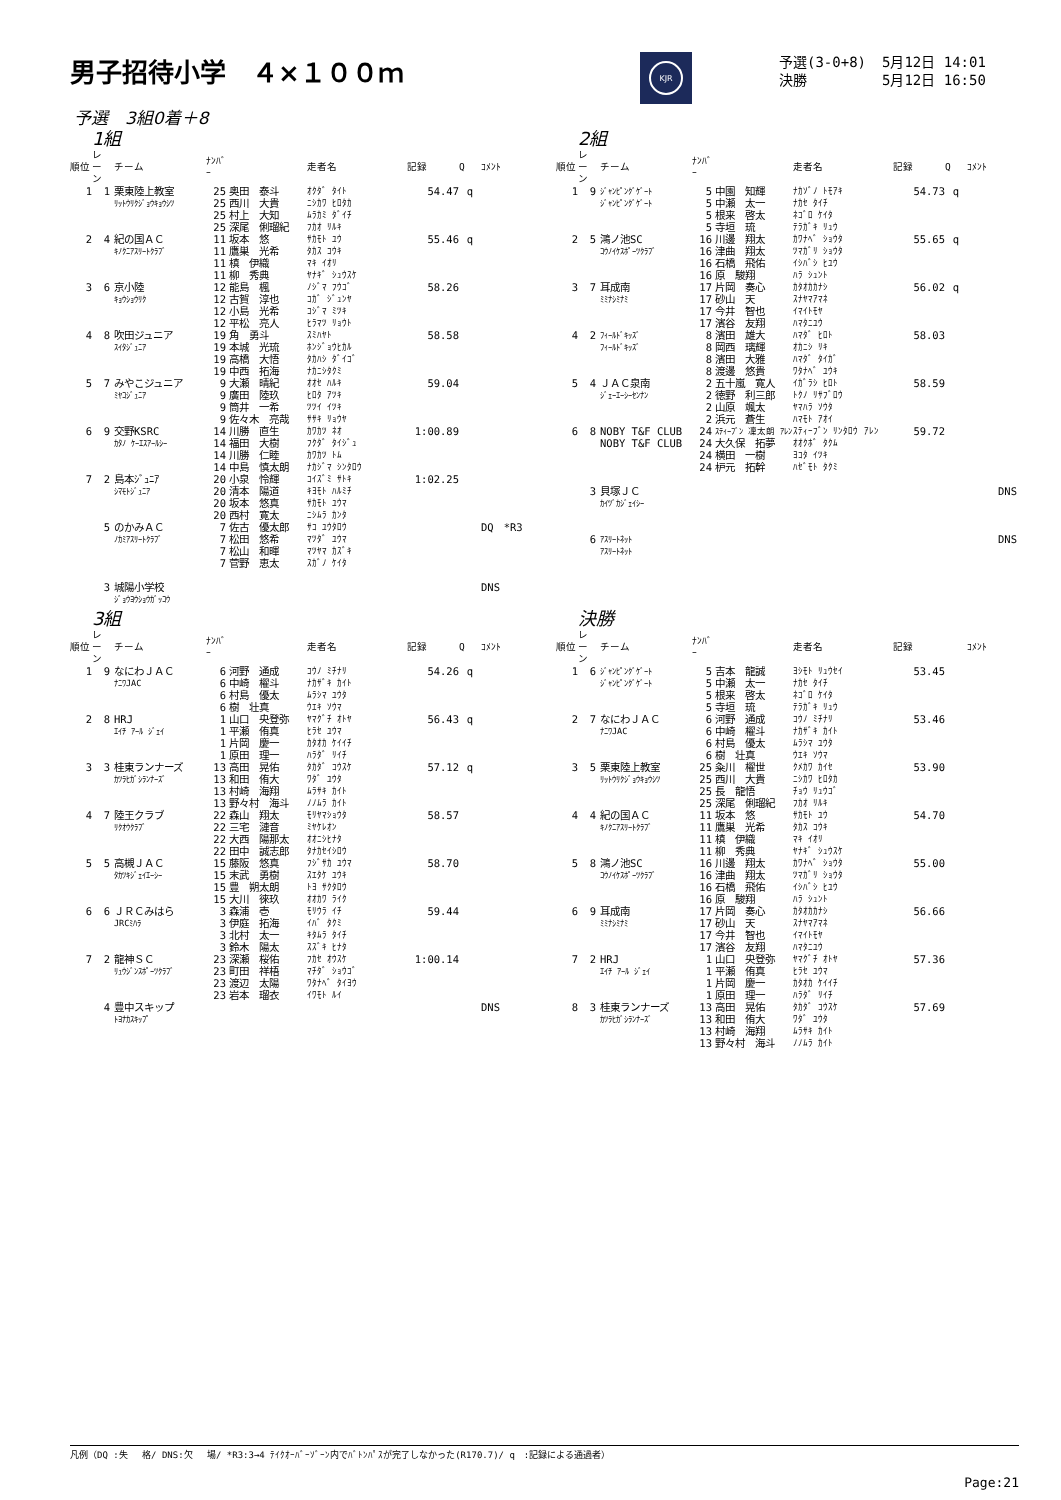男子招待小学　４×１００ｍ
KJR
| 予選(3-0+8) | 5月12日 14:01 |
| 決勝 | 5月12日 16:50 |
予選　3組0着＋8
1組
| 順位 | レーン | チーム | ﾅﾝﾊﾞｰ | | 走者名 | 記録 | Q | ｺﾒﾝﾄ |
| --- | --- | --- | --- | --- | --- | --- | --- | --- |
| 1 | 1 | 栗東陸上教室 | 25 | 奥田 泰斗 | ｵｸﾀﾞ ﾀｲﾄ | 54.47 | q | |
| | | ﾘｯﾄｳﾘｸｼﾞｮｳｷｮｳｼﾂ | 25 | 西川 大貴 | ﾆｼｶﾜ ﾋﾛﾀｶ | | | |
| | | | 25 | 村上 大知 | ﾑﾗｶﾐ ﾀﾞｲﾁ | | | |
| | | | 25 | 深尾 俐瑠紀 | ﾌｶｵ ﾘﾙｷ | | | |
| 2 | 4 | 紀の国ＡＣ | 11 | 坂本 悠 | ｻｶﾓﾄ ﾕｳ | 55.46 | q | |
| | | ｷﾉｸﾆｱｽﾘｰﾄｸﾗﾌﾞ | 11 | 鷹巣 光希 | ﾀｶｽ ｺｳｷ | | | |
| | | | 11 | 槙 伊織 | ﾏｷ ｲｵﾘ | | | |
| | | | 11 | 柳 秀典 | ﾔﾅｷﾞ ｼｭｳｽｹ | | | |
| 3 | 6 | 京小陸 | 12 | 能島 楓 | ﾉｼﾞﾏ ﾌｳｺﾞ | 58.26 | | |
| | | ｷｮｳｼｮｳﾘｸ | 12 | 古賀 淳也 | ｺｶﾞ ｼﾞｭﾝﾔ | | | |
| | | | 12 | 小島 光希 | ｺｼﾞﾏ ﾐﾂｷ | | | |
| | | | 12 | 平松 亮人 | ﾋﾗﾏﾂ ﾘｮｳﾄ | | | |
| 4 | 8 | 吹田ジュニア | 19 | 角 勇斗 | ｽﾐﾊﾔﾄ | 58.58 | | |
| | | ｽｲﾀｼﾞｭﾆｱ | 19 | 本城 光琉 | ﾎﾝｼﾞｮｳﾋｶﾙ | | | |
| | | | 19 | 高橋 大悟 | ﾀｶﾊｼ ﾀﾞｲｺﾞ | | | |
| | | | 19 | 中西 拓海 | ﾅｶﾆｼﾀｸﾐ | | | |
| 5 | 7 | みやこジュニア | 9 | 大瀬 晴紀 | ｵｵｾ ﾊﾙｷ | 59.04 | | |
| | | ﾐﾔｺｼﾞｭﾆｱ | 9 | 廣田 陸玖 | ﾋﾛﾀ ｱﾂｷ | | | |
| | | | 9 | 筒井 一希 | ﾂﾂｲ ｲﾂｷ | | | |
| | | | 9 | 佐々木 亮哉 | ｻｻｷ ﾘｮｳﾔ | | | |
| 6 | 9 | 交野KSRC | 14 | 川勝 直生 | ｶﾜｶﾂ ﾈｵ | 1:00.89 | | |
| | | ｶﾀﾉ ｹｰｴｽｱｰﾙｼｰ | 14 | 福田 大樹 | ﾌｸﾀﾞ ﾀｲｼﾞｭ | | | |
| | | | 14 | 川勝 仁睦 | ｶﾜｶﾂ ﾄﾑ | | | |
| | | | 14 | 中島 慎太朗 | ﾅｶｼﾞﾏ ｼﾝﾀﾛｳ | | | |
| 7 | 2 | 島本ｼﾞｭﾆｱ | 20 | 小泉 怜輝 | ｺｲｽﾞﾐ ｻﾄｷ | 1:02.25 | | |
| | | ｼﾏﾓﾄｼﾞｭﾆｱ | 20 | 清本 陽道 | ｷﾖﾓﾄ ﾊﾙﾐﾁ | | | |
| | | | 20 | 坂本 悠真 | ｻｶﾓﾄ ﾕｳﾏ | | | |
| | | | 20 | 西村 寛太 | ﾆｼﾑﾗ ｶﾝﾀ | | | |
| | 5 | のかみＡＣ | 7 | 佐古 優太郎 | ｻｺ ﾕｳﾀﾛｳ | | | DQ *R3 |
| | | ﾉｶﾐｱｽﾘｰﾄｸﾗﾌﾞ | 7 | 松田 悠希 | ﾏﾂﾀﾞ ﾕｳﾏ | | | |
| | | | 7 | 松山 和暉 | ﾏﾂﾔﾏ ｶｽﾞｷ | | | |
| | | | 7 | 菅野 恵太 | ｽｶﾞﾉ ｹｲﾀ | | | |
| | 3 | 城陽小学校 | | | | | | DNS |
| | | ｼﾞｮｳﾖｳｼｮｳｶﾞｯｺｳ | | | | | | |
2組
| 順位 | レーン | チーム | ﾅﾝﾊﾞｰ | | 走者名 | 記録 | Q | ｺﾒﾝﾄ |
| --- | --- | --- | --- | --- | --- | --- | --- | --- |
| 1 | 9 | ｼﾞｬﾝﾋﾟﾝｸﾞｹﾞｰﾄ | 5 | 中園 知輝 | ﾅｶｿﾞﾉ ﾄﾓｱｷ | 54.73 | q | |
| | | ｼﾞｬﾝﾋﾟﾝｸﾞｹﾞｰﾄ | 5 | 中瀬 太一 | ﾅｶｾ ﾀｲﾁ | | | |
| | | | 5 | 根来 啓太 | ﾈｺﾞﾛ ｹｲﾀ | | | |
| | | | 5 | 寺垣 琉 | ﾃﾗｶﾞｷ ﾘｭｳ | | | |
| 2 | 5 | 鴻ノ池SC | 16 | 川邊 翔太 | ｶﾜﾅﾍﾞ ｼｮｳﾀ | 55.65 | q | |
| | | ｺｳﾉｲｹｽﾎﾟｰﾂｸﾗﾌﾞ | 16 | 津曲 翔太 | ﾂﾏｶﾞﾘ ｼｮｳﾀ | | | |
| | | | 16 | 石橋 飛佑 | ｲｼﾊﾞｼ ﾋﾕｳ | | | |
| | | | 16 | 原 駿翔 | ﾊﾗ ｼｭﾝﾄ | | | |
| 3 | 7 | 耳成南 | 17 | 片岡 奏心 | ｶﾀｵｶｶﾅｼ | 56.02 | q | |
| | | ﾐﾐﾅｼﾐﾅﾐ | 17 | 砂山 天 | ｽﾅﾔﾏｱﾏﾈ | | | |
| | | | 17 | 今井 智也 | ｲﾏｲﾄﾓﾔ | | | |
| | | | 17 | 濱谷 友翔 | ﾊﾏﾀﾆﾕｳ | | | |
| 4 | 2 | ﾌｨｰﾙﾄﾞｷｯｽﾞ | 8 | 濱田 雄大 | ﾊﾏﾀﾞ ﾋﾛﾄ | 58.03 | | |
| | | ﾌｨｰﾙﾄﾞｷｯｽﾞ | 8 | 岡西 璃輝 | ｵｶﾆｼ ﾘｷ | | | |
| | | | 8 | 濱田 大雅 | ﾊﾏﾀﾞ ﾀｲｶﾞ | | | |
| | | | 8 | 渡邊 悠貴 | ﾜﾀﾅﾍﾞ ﾕｳｷ | | | |
| 5 | 4 | ＪＡＣ泉南 | 2 | 五十嵐 寛人 | ｲｶﾞﾗｼ ﾋﾛﾄ | 58.59 | | |
| | | ｼﾞｪｰｴｰｼｰｾﾝﾅﾝ | 2 | 徳野 利三郎 | ﾄｸﾉ ﾘｻﾌﾞﾛｳ | | | |
| | | | 2 | 山原 颯太 | ﾔﾏﾊﾗ ｿｳﾀ | | | |
| | | | 2 | 浜元 蒼生 | ﾊﾏﾓﾄ ｱｵｲ | | | |
| 6 | 8 | NOBY T&F CLUB | 24 | ｽﾃｨｰﾌﾞﾝ 凜太朗 ｱﾚﾝ | ｽﾃｨｰﾌﾞﾝ ﾘﾝﾀﾛｳ ｱﾚﾝ | 59.72 | | |
| | | NOBY T&F CLUB | 24 | 大久保 拓夢 | ｵｵｸﾎﾞ ﾀｸﾑ | | | |
| | | | 24 | 横田 一樹 | ﾖｺﾀ ｲﾂｷ | | | |
| | | | 24 | 枦元 拓幹 | ﾊｾﾞﾓﾄ ﾀｸﾐ | | | |
| | 3 | 貝塚ＪＣ | | | | | | DNS |
| | | ｶｲﾂﾞｶｼﾞｪｲｼｰ | | | | | | |
| | 6 | ｱｽﾘｰﾄﾈｯﾄ | | | | | | DNS |
| | | ｱｽﾘｰﾄﾈｯﾄ | | | | | | |
3組
| 順位 | レーン | チーム | ﾅﾝﾊﾞｰ | | 走者名 | 記録 | Q | ｺﾒﾝﾄ |
| --- | --- | --- | --- | --- | --- | --- | --- | --- |
| 1 | 9 | なにわＪＡＣ | 6 | 河野 通成 | ｺｳﾉ ﾐﾁﾅﾘ | 54.26 | q | |
| | | ﾅﾆﾜJAC | 6 | 中崎 櫂斗 | ﾅｶｻﾞｷ ｶｲﾄ | | | |
| | | | 6 | 村島 優太 | ﾑﾗｼﾏ ﾕｳﾀ | | | |
| | | | 6 | 樹 壮真 | ｳｴｷ ｿｳﾏ | | | |
| 2 | 8 | HRJ | 1 | 山口 央登弥 | ﾔﾏｸﾞﾁ ｵﾄﾔ | 56.43 | q | |
| | | ｴｲﾁ ｱｰﾙ ｼﾞｪｲ | 1 | 平瀬 侑真 | ﾋﾗｾ ﾕｳﾏ | | | |
| | | | 1 | 片岡 慶一 | ｶﾀｵｶ ｹｲｲﾁ | | | |
| | | | 1 | 原田 理一 | ﾊﾗﾀﾞ ﾘｲﾁ | | | |
| 3 | 3 | 桂東ランナーズ | 13 | 高田 晃佑 | ﾀｶﾀﾞ ｺｳｽｹ | 57.12 | q | |
| | | ｶﾂﾗﾋｶﾞｼﾗﾝﾅｰｽﾞ | 13 | 和田 侑大 | ﾜﾀﾞ ﾕｳﾀ | | | |
| | | | 13 | 村崎 海翔 | ﾑﾗｻｷ ｶｲﾄ | | | |
| | | | 13 | 野々村 海斗 | ﾉﾉﾑﾗ ｶｲﾄ | | | |
| 4 | 7 | 陸王クラブ | 22 | 森山 翔太 | ﾓﾘﾔﾏｼｮｳﾀ | 58.57 | | |
| | | ﾘｸｵｳｸﾗﾌﾞ | 22 | 三宅 漣音 | ﾐﾔｹﾚｵﾝ | | | |
| | | | 22 | 大西 陽那太 | ｵｵﾆｼﾋﾅﾀ | | | |
| | | | 22 | 田中 誠志郎 | ﾀﾅｶｾｲｼﾛｳ | | | |
| 5 | 5 | 高槻ＪＡＣ | 15 | 藤阪 悠真 | ﾌｼﾞｻｶ ﾕｳﾏ | 58.70 | | |
| | | ﾀｶﾂｷｼﾞｪｲｴｰｼｰ | 15 | 末武 勇樹 | ｽｴﾀｹ ﾕｳｷ | | | |
| | | | 15 | 豊 朔太朗 | ﾄﾖ ｻｸﾀﾛｳ | | | |
| | | | 15 | 大川 徠玖 | ｵｵｶﾜ ﾗｲｸ | | | |
| 6 | 6 | ＪＲＣみはら | 3 | 森浦 壱 | ﾓﾘｳﾗ ｲﾁ | 59.44 | | |
| | | JRCﾐﾊﾗ | 3 | 伊庭 拓海 | ｲﾊﾞ ﾀｸﾐ | | | |
| | | | 3 | 北村 太一 | ｷﾀﾑﾗ ﾀｲﾁ | | | |
| | | | 3 | 鈴木 陽太 | ｽｽﾞｷ ﾋﾅﾀ | | | |
| 7 | 2 | 龍神ＳＣ | 23 | 深瀬 桜佑 | ﾌｶｾ ｵｳｽｹ | 1:00.14 | | |
| | | ﾘｭｳｼﾞﾝｽﾎﾟｰﾂｸﾗﾌﾞ | 23 | 町田 祥梧 | ﾏﾁﾀﾞ ｼｮｳｺﾞ | | | |
| | | | 23 | 渡辺 太陽 | ﾜﾀﾅﾍﾞ ﾀｲﾖｳ | | | |
| | | | 23 | 岩本 瑠衣 | ｲﾜﾓﾄ ﾙｲ | | | |
| | 4 | 豊中スキップ | | | | | | DNS |
| | | ﾄﾖﾅｶｽｷｯﾌﾟ | | | | | | |
決勝
| 順位 | レーン | チーム | ﾅﾝﾊﾞｰ | | 走者名 | 記録 | | ｺﾒﾝﾄ |
| --- | --- | --- | --- | --- | --- | --- | --- | --- |
| 1 | 6 | ｼﾞｬﾝﾋﾟﾝｸﾞｹﾞｰﾄ | 5 | 吉本 龍誠 | ﾖｼﾓﾄ ﾘｭｳｾｲ | 53.45 | | |
| | | ｼﾞｬﾝﾋﾟﾝｸﾞｹﾞｰﾄ | 5 | 中瀬 太一 | ﾅｶｾ ﾀｲﾁ | | | |
| | | | 5 | 根来 啓太 | ﾈｺﾞﾛ ｹｲﾀ | | | |
| | | | 5 | 寺垣 琉 | ﾃﾗｶﾞｷ ﾘｭｳ | | | |
| 2 | 7 | なにわＪＡＣ | 6 | 河野 通成 | ｺｳﾉ ﾐﾁﾅﾘ | 53.46 | | |
| | | ﾅﾆﾜJAC | 6 | 中崎 櫂斗 | ﾅｶｻﾞｷ ｶｲﾄ | | | |
| | | | 6 | 村島 優太 | ﾑﾗｼﾏ ﾕｳﾀ | | | |
| | | | 6 | 樹 壮真 | ｳｴｷ ｿｳﾏ | | | |
| 3 | 5 | 栗東陸上教室 | 25 | 粂川 櫂世 | ｸﾒｶﾜ ｶｲｾ | 53.90 | | |
| | | ﾘｯﾄｳﾘｸｼﾞｮｳｷｮｳｼﾂ | 25 | 西川 大貴 | ﾆｼｶﾜ ﾋﾛﾀｶ | | | |
| | | | 25 | 長 龍悟 | ﾁｮｳ ﾘｭｳｺﾞ | | | |
| | | | 25 | 深尾 俐瑠紀 | ﾌｶｵ ﾘﾙｷ | | | |
| 4 | 4 | 紀の国ＡＣ | 11 | 坂本 悠 | ｻｶﾓﾄ ﾕｳ | 54.70 | | |
| | | ｷﾉｸﾆｱｽﾘｰﾄｸﾗﾌﾞ | 11 | 鷹巣 光希 | ﾀｶｽ ｺｳｷ | | | |
| | | | 11 | 槙 伊織 | ﾏｷ ｲｵﾘ | | | |
| | | | 11 | 柳 秀典 | ﾔﾅｷﾞ ｼｭｳｽｹ | | | |
| 5 | 8 | 鴻ノ池SC | 16 | 川邊 翔太 | ｶﾜﾅﾍﾞ ｼｮｳﾀ | 55.00 | | |
| | | ｺｳﾉｲｹｽﾎﾟｰﾂｸﾗﾌﾞ | 16 | 津曲 翔太 | ﾂﾏｶﾞﾘ ｼｮｳﾀ | | | |
| | | | 16 | 石橋 飛佑 | ｲｼﾊﾞｼ ﾋﾕｳ | | | |
| | | | 16 | 原 駿翔 | ﾊﾗ ｼｭﾝﾄ | | | |
| 6 | 9 | 耳成南 | 17 | 片岡 奏心 | ｶﾀｵｶｶﾅｼ | 56.66 | | |
| | | ﾐﾐﾅｼﾐﾅﾐ | 17 | 砂山 天 | ｽﾅﾔﾏｱﾏﾈ | | | |
| | | | 17 | 今井 智也 | ｲﾏｲﾄﾓﾔ | | | |
| | | | 17 | 濱谷 友翔 | ﾊﾏﾀﾆﾕｳ | | | |
| 7 | 2 | HRJ | 1 | 山口 央登弥 | ﾔﾏｸﾞﾁ ｵﾄﾔ | 57.36 | | |
| | | ｴｲﾁ ｱｰﾙ ｼﾞｪｲ | 1 | 平瀬 侑真 | ﾋﾗｾ ﾕｳﾏ | | | |
| | | | 1 | 片岡 慶一 | ｶﾀｵｶ ｹｲｲﾁ | | | |
| | | | 1 | 原田 理一 | ﾊﾗﾀﾞ ﾘｲﾁ | | | |
| 8 | 3 | 桂東ランナーズ | 13 | 高田 晃佑 | ﾀｶﾀﾞ ｺｳｽｹ | 57.69 | | |
| | | ｶﾂﾗﾋｶﾞｼﾗﾝﾅｰｽﾞ | 13 | 和田 侑大 | ﾜﾀﾞ ﾕｳﾀ | | | |
| | | | 13 | 村崎 海翔 | ﾑﾗｻｷ ｶｲﾄ | | | |
| | | | 13 | 野々村 海斗 | ﾉﾉﾑﾗ ｶｲﾄ | | | |
凡例（DQ :失　 格/ DNS:欠　 場/ *R3:3→4 ﾃｲｸｵｰﾊﾞｰｿﾞｰﾝ内でﾊﾞﾄﾝﾊﾟｽが完了しなかった(R170.7)/ q　:記録による通過者）
Page:21